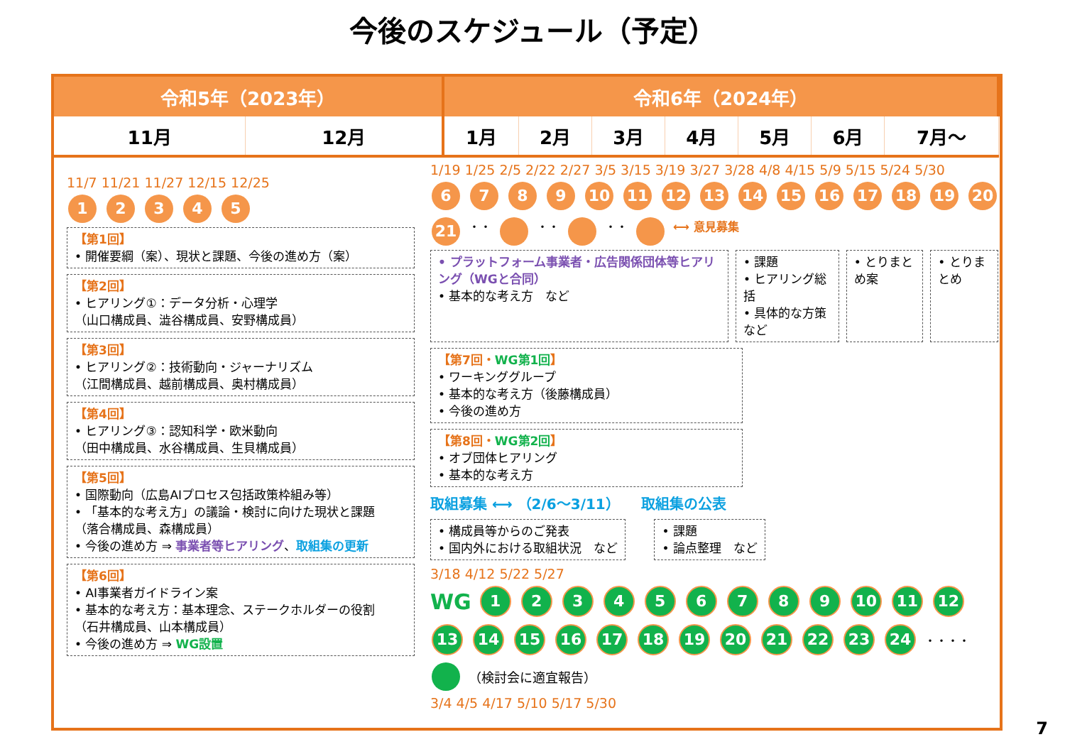今後のスケジュール（予定）
| 令和5年（2023年） | | 令和6年（2024年） | | | | | | |
| --- | --- | --- | --- | --- | --- | --- | --- | --- |
| 11月 | 12月 | 1月 | 2月 | 3月 | 4月 | 5月 | 6月 | 7月～ |
11/7 11/21 11/27 12/15 12/25
12345
【第1回】
• 開催要綱（案）、現状と課題、今後の進め方（案）
【第2回】
• ヒアリング①：データ分析・心理学
（山口構成員、澁谷構成員、安野構成員）
【第3回】
• ヒアリング②：技術動向・ジャーナリズム
（江間構成員、越前構成員、奥村構成員）
【第4回】
• ヒアリング③：認知科学・欧米動向
（田中構成員、水谷構成員、生貝構成員）
【第5回】
• 国際動向（広島AIプロセス包括政策枠組み等）
• 「基本的な考え方」の議論・検討に向けた現状と課題
（落合構成員、森構成員）
• 今後の進め方 ⇒ 事業者等ヒアリング、取組集の更新
【第6回】
• AI事業者ガイドライン案
• 基本的な考え方：基本理念、ステークホルダーの役割
（石井構成員、山本構成員）
• 今後の進め方 ⇒ WG設置
1/19 1/25 2/5 2/22 2/27 3/5 3/15 3/19 3/27 3/28 4/8 4/15 5/9 5/15 5/24 5/30
6789 10 11 12 13 14 15 16 17 18 19 20 21 ・・ ・・ ・・ ⟷ 意見募集
• プラットフォーム事業者・広告関係団体等ヒアリング（WGと合同）
• 基本的な考え方　など
• 課題
• ヒアリング総括
• 具体的な方策　など
• とりまとめ案 • とりまとめ
【第7回・WG第1回】
• ワーキンググループ
• 基本的な考え方（後藤構成員）
• 今後の進め方
【第8回・WG第2回】
• オブ団体ヒアリング
• 基本的な考え方
取組募集 ⟷ （2/6～3/11） 取組集の公表
• 構成員等からのご発表
• 国内外における取組状況　など
• 課題
• 論点整理　など
3/18 4/12 5/22 5/27
WG 123456789 10 11 12 13 14 15 16 17 18 19 20 21 22 23 24 ・・・・ （検討会に適宜報告）
3/4 4/5 4/17 5/10 5/17 5/30
7